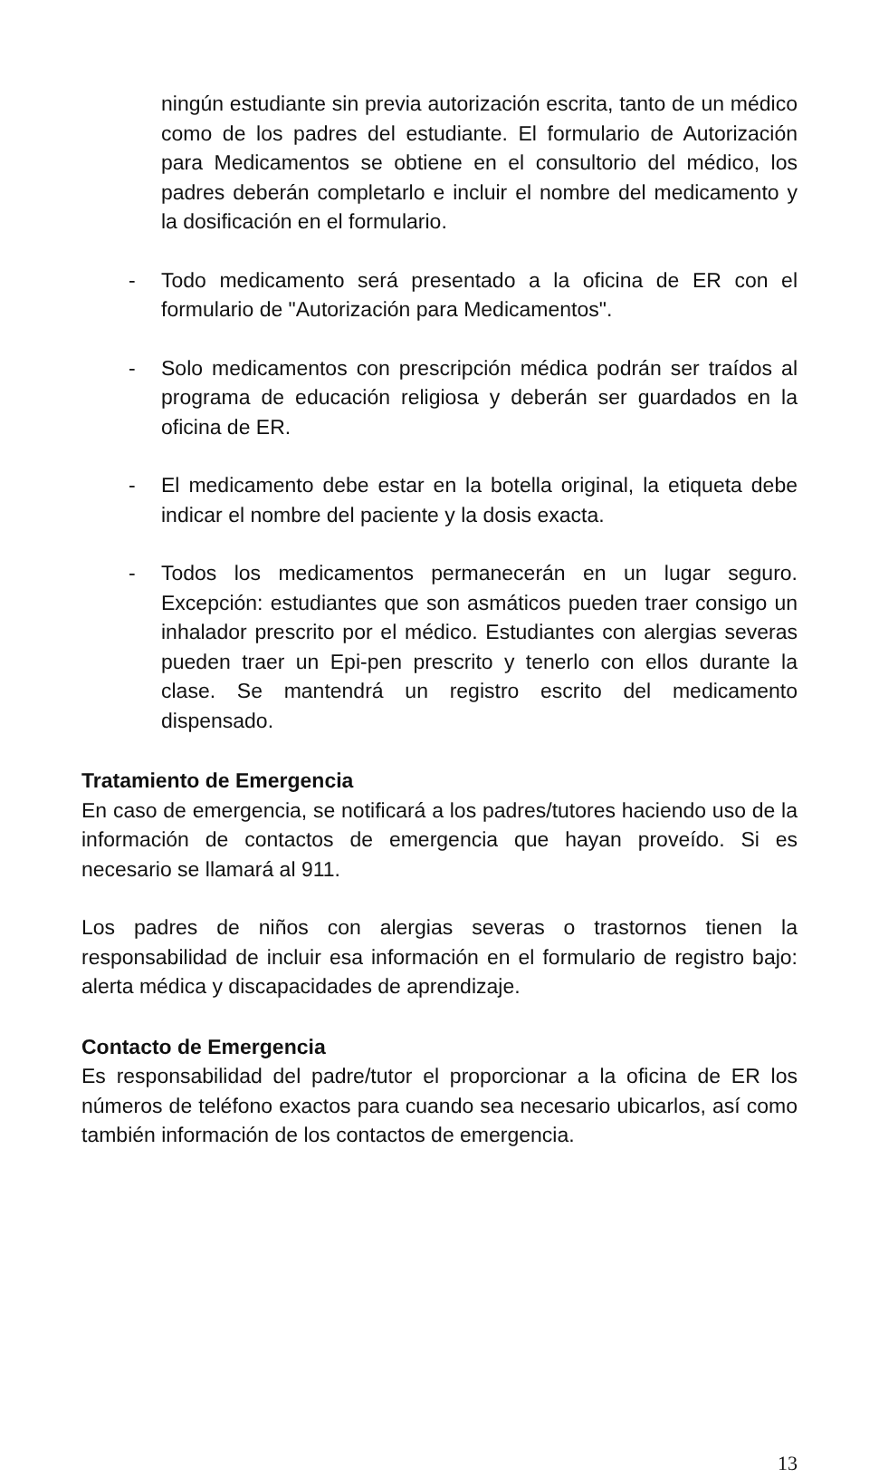ningún estudiante sin previa autorización escrita, tanto de un médico como de los padres del estudiante. El formulario de Autorización para Medicamentos se obtiene en el consultorio del médico, los padres deberán completarlo e incluir el nombre del medicamento y la dosificación en el formulario.
- Todo medicamento será presentado a la oficina de ER con el formulario de "Autorización para Medicamentos".
- Solo medicamentos con prescripción médica podrán ser traídos al programa de educación religiosa y deberán ser guardados en la oficina de ER.
- El medicamento debe estar en la botella original, la etiqueta debe indicar el nombre del paciente y la dosis exacta.
- Todos los medicamentos permanecerán en un lugar seguro. Excepción: estudiantes que son asmáticos pueden traer consigo un inhalador prescrito por el médico. Estudiantes con alergias severas pueden traer un Epi-pen prescrito y tenerlo con ellos durante la clase. Se mantendrá un registro escrito del medicamento dispensado.
Tratamiento de Emergencia
En caso de emergencia, se notificará a los padres/tutores haciendo uso de la información de contactos de emergencia que hayan proveído. Si es necesario se llamará al 911.
Los padres de niños con alergias severas o trastornos tienen la responsabilidad de incluir esa información en el formulario de registro bajo: alerta médica y discapacidades de aprendizaje.
Contacto de Emergencia
Es responsabilidad del padre/tutor el proporcionar a la oficina de ER los números de teléfono exactos para cuando sea necesario ubicarlos, así como también información de los contactos de emergencia.
13